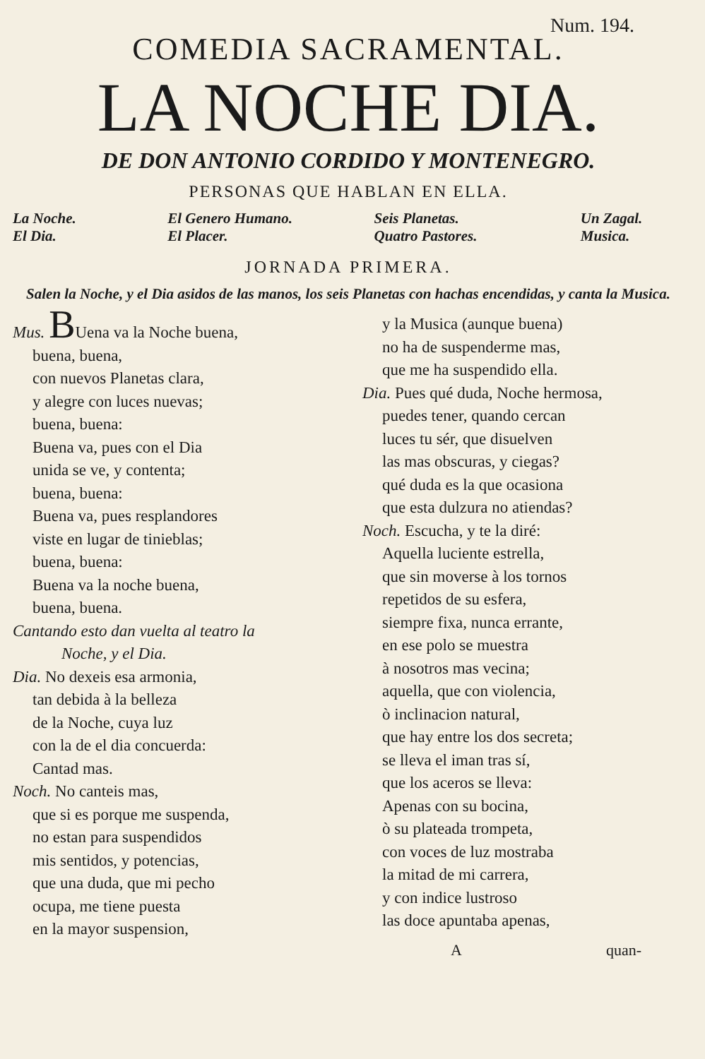Num. 194.
COMEDIA SACRAMENTAL.
LA NOCHE DIA.
DE DON ANTONIO CORDIDO Y MONTENEGRO.
PERSONAS QUE HABLAN EN ELLA.
La Noche. El Genero Humano. Seis Planetas. Un Zagal. El Dia. El Placer. Quatro Pastores. Musica.
JORNADA PRIMERA.
Salen la Noche, y el Dia asidos de las manos, los seis Planetas con hachas encendidas, y canta la Musica.
Mus. BUena va la Noche buena,
buena, buena,
con nuevos Planetas clara,
y alegre con luces nuevas;
buena, buena:
Buena va, pues con el Dia
unida se ve, y contenta;
buena, buena:
Buena va, pues resplandores
viste en lugar de tinieblas;
buena, buena:
Buena va la noche buena,
buena, buena.
Cantando esto dan vuelta al teatro la
Noche, y el Dia.
Dia. No dexeis esa armonia,
tan debida à la belleza
de la Noche, cuya luz
con la de el dia concuerda:
Cantad mas.
Noch. No canteis mas,
que si es porque me suspenda,
no estan para suspendidos
mis sentidos, y potencias,
que una duda, que mi pecho
ocupa, me tiene puesta
en la mayor suspension,
y la Musica (aunque buena)
no ha de suspenderme mas,
que me ha suspendido ella.
Dia. Pues qué duda, Noche hermosa,
puedes tener, quando cercan
luces tu sér, que disuelven
las mas obscuras, y ciegas?
qué duda es la que ocasiona
que esta dulzura no atiendas?
Noch. Escucha, y te la diré:
Aquella luciente estrella,
que sin moverse à los tornos
repetidos de su esfera,
siempre fixa, nunca errante,
en ese polo se muestra
à nosotros mas vecina;
aquella, que con violencia,
ò inclinacion natural,
que hay entre los dos secreta;
se lleva el iman tras sí,
que los aceros se lleva:
Apenas con su bocina,
ò su plateada trompeta,
con voces de luz mostraba
la mitad de mi carrera,
y con indice lustroso
las doce apuntaba apenas,
A quan-